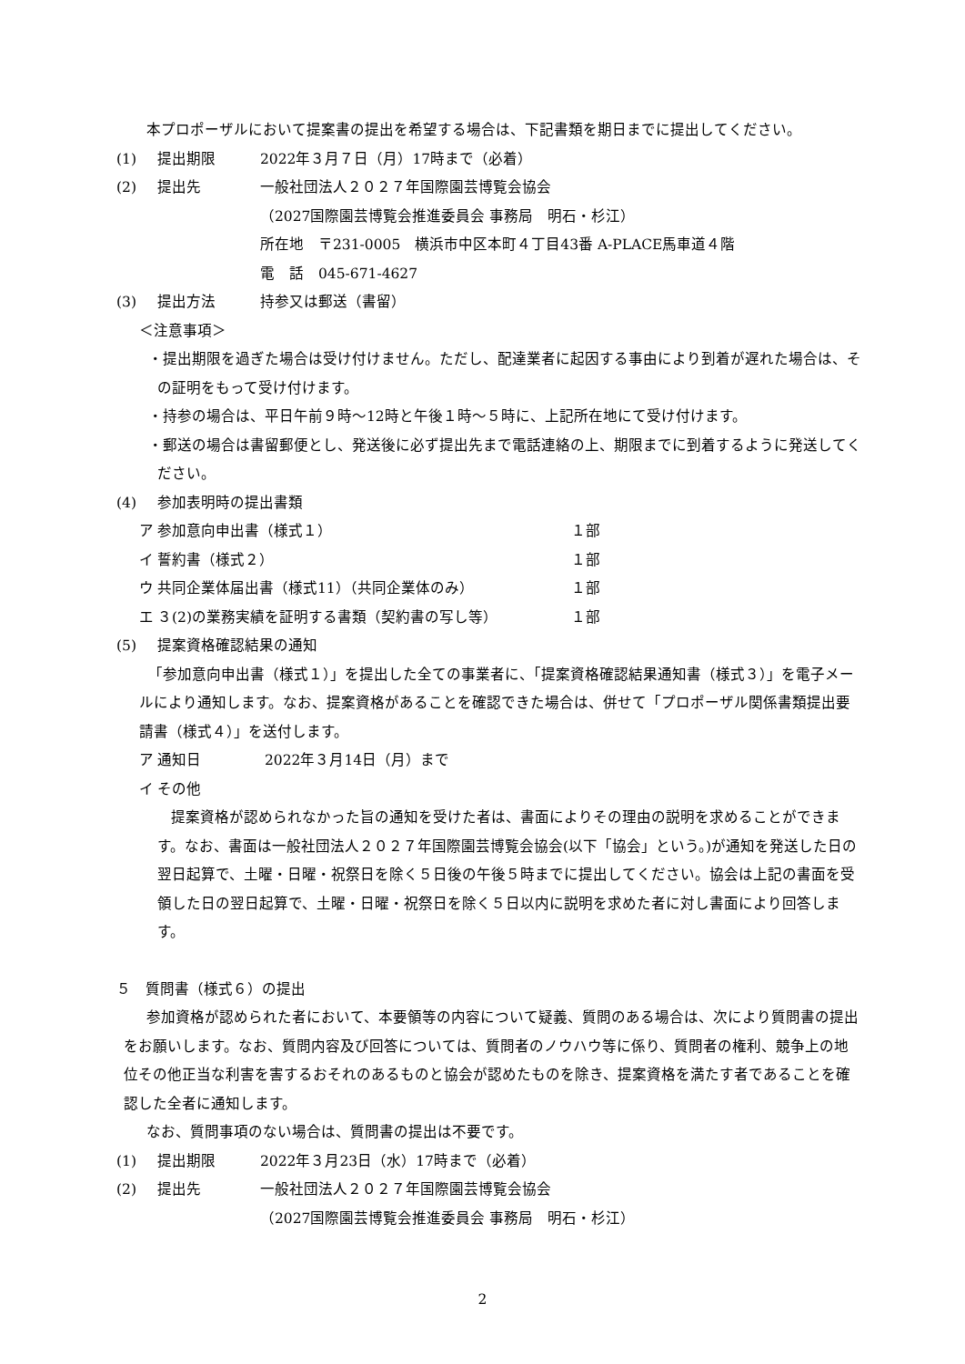本プロポーザルにおいて提案書の提出を希望する場合は、下記書類を期日までに提出してください。
(1) 提出期限 2022年３月７日（月）17時まで（必着）
(2) 提出先 一般社団法人２０２７年国際園芸博覧会協会
（2027国際園芸博覧会推進委員会 事務局　明石・杉江）
所在地　〒231-0005　横浜市中区本町４丁目43番 A-PLACE馬車道４階
電　話　045-671-4627
(3) 提出方法 持参又は郵送（書留）
＜注意事項＞
・提出期限を過ぎた場合は受け付けません。ただし、配達業者に起因する事由により到着が遅れた場合は、その証明をもって受け付けます。
・持参の場合は、平日午前９時～12時と午後１時～５時に、上記所在地にて受け付けます。
・郵送の場合は書留郵便とし、発送後に必ず提出先まで電話連絡の上、期限までに到着するように発送してください。
(4) 参加表明時の提出書類
ア 参加意向申出書（様式１） １部
イ 誓約書（様式２） １部
ウ 共同企業体届出書（様式11）（共同企業体のみ） １部
エ ３(2)の業務実績を証明する書類（契約書の写し等） １部
(5) 提案資格確認結果の通知
「参加意向申出書（様式１）」を提出した全ての事業者に、「提案資格確認結果通知書（様式３）」を電子メールにより通知します。なお、提案資格があることを確認できた場合は、併せて「プロポーザル関係書類提出要請書（様式４）」を送付します。
ア 通知日 2022年３月14日（月）まで
イ その他
提案資格が認められなかった旨の通知を受けた者は、書面によりその理由の説明を求めることができます。なお、書面は一般社団法人２０２７年国際園芸博覧会協会(以下「協会」という。)が通知を発送した日の翌日起算で、土曜・日曜・祝祭日を除く５日後の午後５時までに提出してください。協会は上記の書面を受領した日の翌日起算で、土曜・日曜・祝祭日を除く５日以内に説明を求めた者に対し書面により回答します。
５　質問書（様式６）の提出
参加資格が認められた者において、本要領等の内容について疑義、質問のある場合は、次により質問書の提出をお願いします。なお、質問内容及び回答については、質問者のノウハウ等に係り、質問者の権利、競争上の地位その他正当な利害を害するおそれのあるものと協会が認めたものを除き、提案資格を満たす者であることを確認した全者に通知します。
なお、質問事項のない場合は、質問書の提出は不要です。
(1) 提出期限 2022年３月23日（水）17時まで（必着）
(2) 提出先 一般社団法人２０２７年国際園芸博覧会協会
（2027国際園芸博覧会推進委員会 事務局　明石・杉江）
2